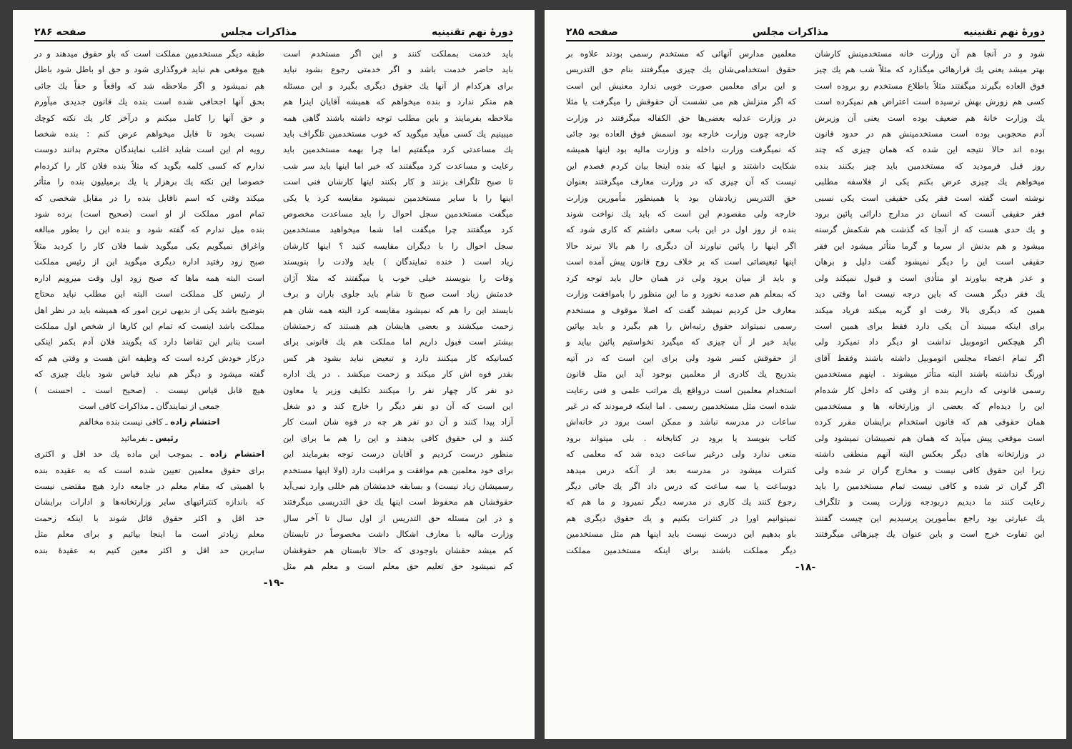دورهٔ نهم تقنینیه مذاکرات مجلس صفحه ۲۸۵
شود و در آنجا هم آن وزارت خانه مستخدمینش کارشان
بهتر میشد یعنی یك قرارهائی میگذارد که مثلاً شب هم یك چیز
فوق العاده بگیرند میگفتند مثلاً باطلاع مستخدم رو بروده است
کسی هم زورش بهش نرسیده است اعتراض هم نمیکرده است
یك وزارت خانهٔ هم ضعیف بوده است یعنی آن وزیرش
آدم محجوبی بوده است مستخدمینش هم در حدود قانون
بوده اند حالا نتیجه این شده که همان چیزی که چند
روز قبل فرمودید که مستخدمین باید چیز بکنند بنده
میخواهم یك چیزی عرض بکنم یکی از فلاسفه مطلبی
نوشته است گفته است فقر یکی حقیقی است یکی نسبی
فقر حقیقی آنست که انسان در مدارج دارائی پائین برود
و یك حدی هست که از آنجا که گذشت هم شکمش گرسنه
میشود و هم بدنش از سرما و گرما متأثر میشود این فقر
حقیقی است این را دیگر نمیشود گفت دلیل و برهان
و عذر هرچه بیاورند او متأذی است و قبول نمیکند ولی
یك فقر دیگر هست که باین درجه نیست اما وقتی دید
همین که دیگری بالا رفت او گریه میکند فریاد میکند
برای اینکه میبیند آن یکی دارد فقط برای همین است
اگر هیچکس اتوموبیل نداشت او دیگر داد نمیکرد ولی
اگر تمام اعضاء مجلس اتوموبیل داشته باشند وفقط آقای
اورنگ نداشته باشند البته متأثر میشوند . اینهم مستخدمین
رسمی قانونی که داریم بنده از وقتی که داخل کار شده‌ام
این را دیده‌ام که بعضی از وزارتخانه ها و مستخدمین
همان حقوقی هم که قانون استخدام برایشان مقرر کرده
است موقعی پیش میآید که همان هم نصیبشان نمیشود ولی
در وزارتخانه های دیگر بعکس البته آنهم منطقی داشته
زیرا این حقوق کافی نیست و مخارج گران تر شده ولی
اگر گران تر شده و کافی نیست تمام مستخدمین را باید
رعایت کنند ما دیدیم دربودجه وزارت پست و تلگراف
یك عبارتی بود راجع بمأمورین پرسیدیم این چیست گفتند
این تفاوت خرج است و باین عنوان یك چیزهائی میگرفتند
معلمین مدارس آنهائی که مستخدم رسمی بودند علاوه بر
حقوق استخدامی‌شان یك چیزی میگرفتند بنام حق التدریس
و این برای معلمین صورت خوبی ندارد معنیش این است
که اگر منزلش هم می نشست آن حقوقش را میگرفت یا مثلا
در وزارت عدلیه بعضی‌ها حق الکفاله میگرفتند در وزارت
خارجه چون وزارت خارجه بود اسمش فوق العاده بود جائی
که نمیگرفت وزارت داخله و وزارت مالیه بود اینها همیشه
شکایت داشتند و اینها که بنده اینجا بیان کردم قصدم این
نیست که آن چیزی که در وزارت معارف میگرفتند بعنوان
حق التدریس زیادشان بود یا همینطور مأمورین وزارت
خارجه ولی مقصودم این است که باید یك نواخت شوند
بنده از روز اول در این باب سعی داشتم که کاری شود که
اگر اینها را پائین نیاورند آن دیگری را هم بالا نبرند حالا
اینها تبعیضاتی است که بر خلاف روح قانون پیش آمده است
و باید از میان برود ولی در همان حال باید توجه کرد
که بمعلم هم صدمه نخورد و ما این منظور را باموافقت وزارت
معارف حل کردیم نمیشد گفت که اصلا موقوف و مستخدم
رسمی نمیتواند حقوق رتبه‌اش را هم بگیرد و باید بپائین
بیاید خیر از آن چیزی که میگیرد نخواستیم پائین بیاید و
از حقوقش کسر شود ولی برای این است که در آتیه
بتدریج یك کادری از معلمین بوجود آید این مثل قانون
استخدام معلمین است درواقع یك مراتب علمی و فنی رعایت
شده است مثل مستخدمین رسمی . اما اینکه فرمودند که در غیر
ساعات در مدرسه نباشد و ممکن است برود در خانه‌اش
کتاب بنویسد یا برود در کتابخانه . بلی میتواند برود
منعی ندارد ولی درغیر ساعت دیده شد که معلمی که
کنترات میشود در مدرسه بعد از آنکه درس میدهد
دوساعت یا سه ساعت که درس داد اگر یك جائی دیگر
رجوع کنند یك کاری در مدرسه دیگر نمیرود و ما هم که
نمیتوانیم اورا در کنترات بکنیم و یك حقوق دیگری هم
باو بدهیم این درست نیست باید اینها هم مثل مستخدمین
دیگر مملکت باشند برای اینکه مستخدمین مملکت
-۱۸-
دورهٔ نهم تقنینیه مذاکرات مجلس صفحه ۲۸۶
باید خدمت بمملکت کنند و این اگر مستخدم است
باید حاضر خدمت باشد و اگر خدمتی رجوع بشود نباید
برای هرکدام از آنها یك حقوق دیگری بگیرد و این مسئله
هم منکر ندارد و بنده میخواهم که همیشه آقایان اینرا هم
ملاحظه بفرمایند و باین مطلب توجه داشته باشند گاهی همه
میبینیم یك کسی میآید میگوید که خوب مستخدمین تلگراف باید
یك مساعدتی کرد میگفتیم اما چرا بهمه مستخدمین باید
رعایت و مساعدت کرد میگفتند که خیر اما اینها باید سر شب
تا صبح تلگراف بزنند و کار بکنند اینها کارشان فنی است
اینها را با سایر مستخدمین نمیشود مقایسه کرد یا یکی
میگفت مستخدمین سجل احوال را باید مساعدت مخصوص
کرد میگفتند چرا میگفت اما شما میخواهید مستخدمین
سجل احوال را با دیگران مقایسه کنید ؟ اینها کارشان
زیاد است ( خنده نمایندگان ) باید ولادت را بنویسند
وفات را بنویسند خیلی خوب یا میگفتند که مثلا آژان
خدمتش زیاد است صبح تا شام باید جلوی باران و برف
بایستد این را هم که نمیشود مقایسه کرد البته همه شان هم
زحمت میکشند و بعضی هایشان هم هستند که زحمتشان
بیشتر است قبول داریم اما مملکت هم یك قانونی برای
کسانیکه کار میکنند دارد و تبعیض نباید بشود هر کس
بقدر قوه اش کار میکند و زحمت میکشد . در یك اداره
دو نفر کار چهار نفر را میکنند تکلیف وزیر یا معاون
این است که آن دو نفر دیگر را خارج کند و دو شغل
آزاد پیدا کنند و آن دو نفر هر چه در قوه شان است کار
کنند و لی حقوق کافی بدهند و این را هم ما برای این
منظور درست کردیم و آقایان درست توجه بفرمایند این
برای خود معلمین هم موافقت و مراقبت دارد (اولا اینها مستخدم
رسمیشان زیاد نیست) و بسابقه خدمتشان هم خللی وارد نمی‌آید
حقوقشان هم محفوظ است اینها یك حق التدریسی میگرفتند
و در این مسئله حق التدریس از اول سال تا آخر سال
وزارت مالیه با معارف اشکال داشت مخصوصاً در تابستان
کم میشد حقشان باوجودی که حالا تابستان هم حقوقشان
کم نمیشود حق تعلیم حق معلم است و معلم هم مثل
طبقه دیگر مستخدمین مملکت است که باو حقوق میدهند و در
هیچ موقعی هم نباید فروگذاری شود و حق او باطل شود باطل
هم نمیشود و اگر ملاحظه شد که واقعاً و حقاً یك جائی
بحق آنها اجحافی شده است بنده یك قانون جدیدی میآورم
و حق آنها را کامل میکنم و درآخر کار یك نکته کوچك
نسبت بخود تا قابل میخواهم عرض کنم : بنده شخصا
رویه ام این است شاید اغلب نمایندگان محترم بدانند دوست
ندارم که کسی کلمه بگوید که مثلاً بنده فلان کار را کرده‌ام
خصوصا این نکته یك برهزار یا یك برمیلیون بنده را متأثر
میکند وقتی که اسم ناقابل بنده را در مقابل شخصی که
تمام امور مملکت از او است (صحیح است) برده شود
بنده میل ندارم که گفته شود و بنده این را بطور مبالغه
واغراق نمیگویم یکی میگوید شما فلان کار را کردید مثلاً
صبح زود رفتید اداره دیگری میگوید این از رئیس مملکت
است البته همه ماها که صبح زود اول وقت میرویم اداره
از رئیس کل مملکت است البته این مطلب نباید محتاج
بتوضیح باشد یکی از بدیهی ترین امور که همیشه باید در نظر اهل
مملکت باشد اینست که تمام این کارها از شخص اول مملکت
است بنابر این تقاضا دارد که بگویند فلان آدم بکمر اینکی
درکار خودش کرده است که وظیفه اش هست و وقتی هم که
گفته میشود و دیگر هم نباید قیاس شود بایك چیزی که
هیچ قابل قیاس نیست . (صحیح است ـ احسنت )
جمعی از نمایندگان ـ مذاکرات کافی است
احتشام زاده ـ کافی نیست بنده مخالفم
رئیس ـ بفرمائید
احتشام زاده ـ بموجب این ماده یك حد اقل و اکثری
برای حقوق معلمین تعیین شده است که به عقیده بنده
با اهمیتی که مقام معلم در جامعه دارد هیچ مقتضی نیست
که باندازه کنتراتیهای سایر وزارتخانه‌ها و ادارات برایشان
حد اقل و اکثر حقوق قائل شوند با اینکه زحمت
معلم زیادتر است ما اینجا بیائیم و برای معلم مثل
سایرین حد اقل و اکثر معین کنیم به عقیدهٔ بنده
-۱۹-